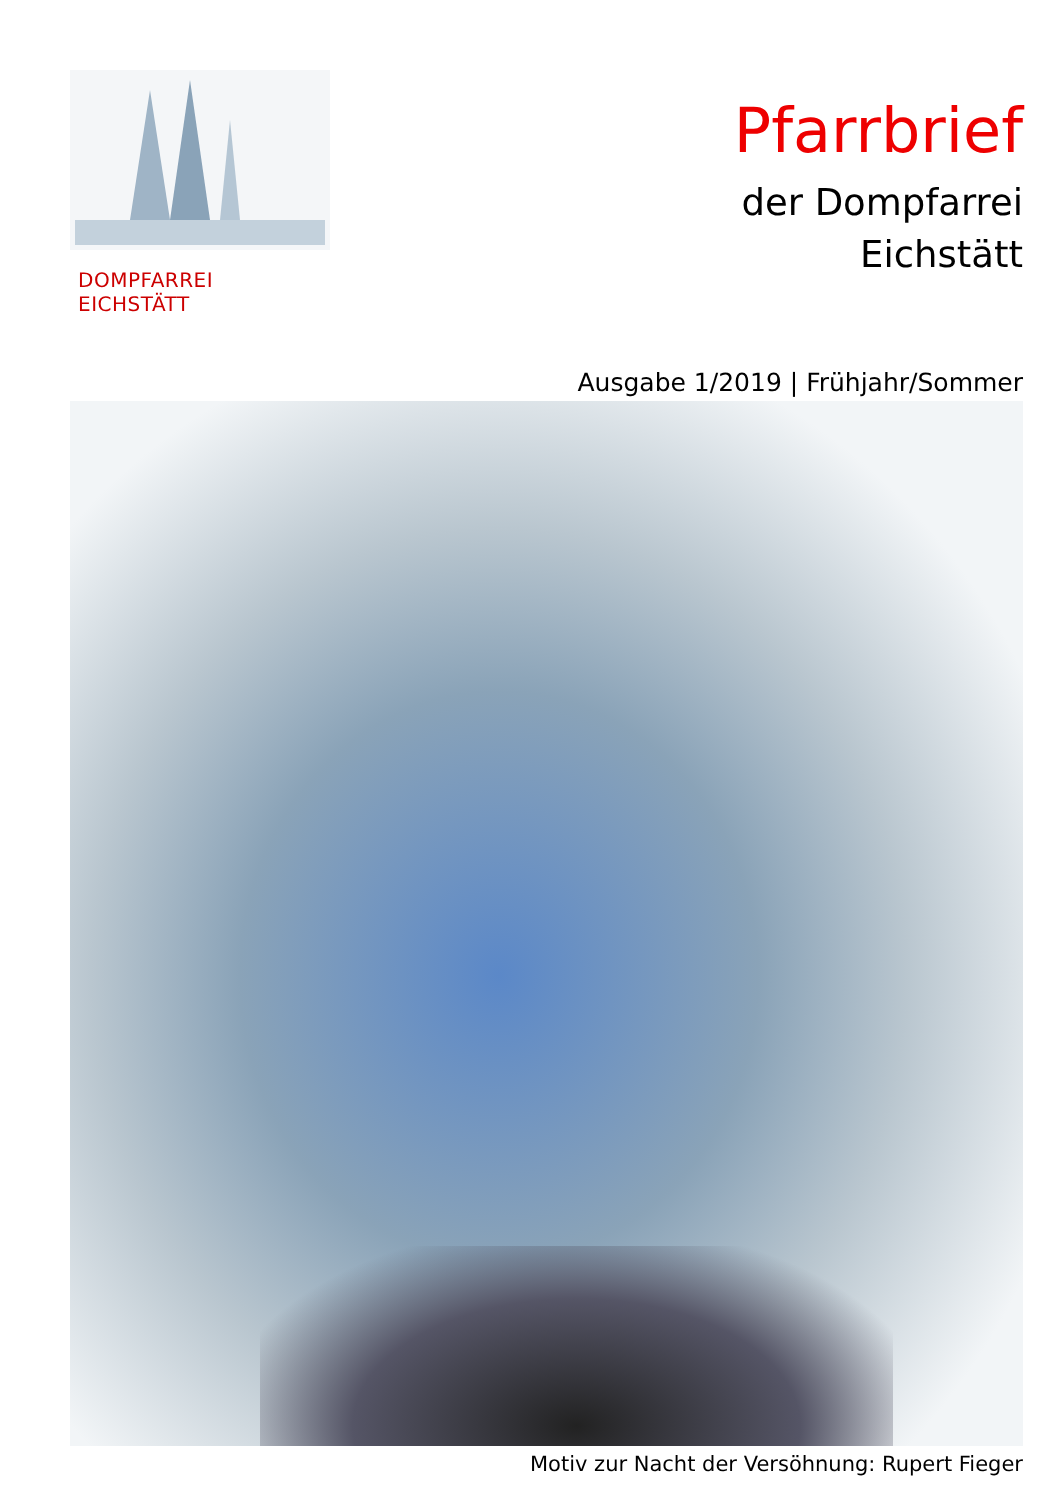DOMPFARREI EICHSTÄTT
Pfarrbrief
der Dompfarrei
Eichstätt
Ausgabe 1/2019 | Frühjahr/Sommer
Motiv zur Nacht der Versöhnung: Rupert Fieger